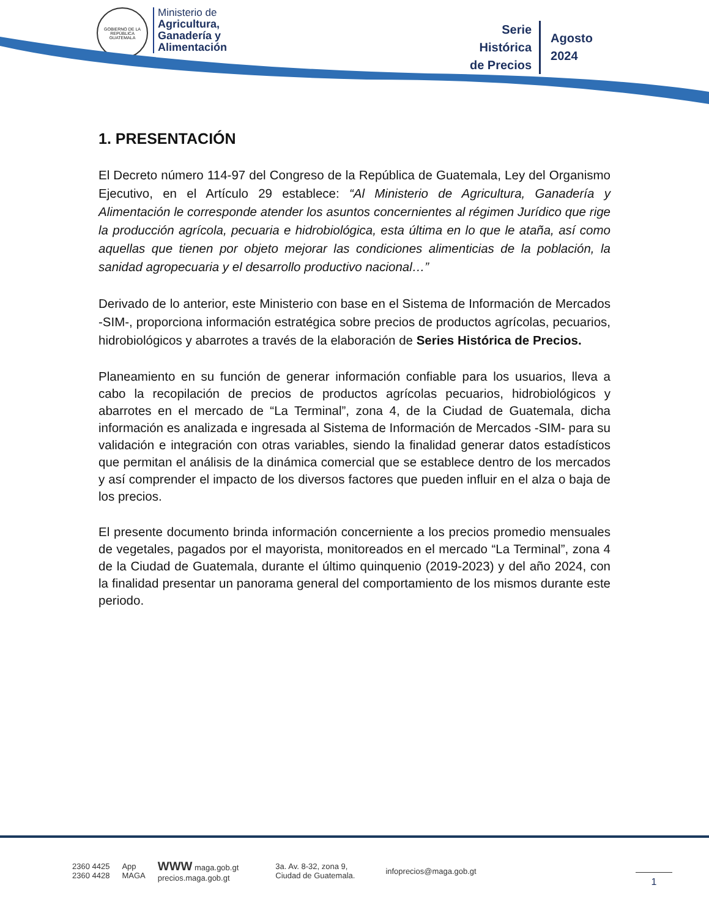GOBIERNO DE LA REPÚBLICA
GUATEMALA
Ministerio de
Agricultura,
Ganadería y
Alimentación
Serie
Histórica
de Precios
Agosto
2024
1. PRESENTACIÓN
El Decreto número 114-97 del Congreso de la República de Guatemala, Ley del Organismo Ejecutivo, en el Artículo 29 establece: “Al Ministerio de Agricultura, Ganadería y Alimentación le corresponde atender los asuntos concernientes al régimen Jurídico que rige la producción agrícola, pecuaria e hidrobiológica, esta última en lo que le ataña, así como aquellas que tienen por objeto mejorar las condiciones alimenticias de la población, la sanidad agropecuaria y el desarrollo productivo nacional…”
Derivado de lo anterior, este Ministerio con base en el Sistema de Información de Mercados -SIM-, proporciona información estratégica sobre precios de productos agrícolas, pecuarios, hidrobiológicos y abarrotes a través de la elaboración de Series Histórica de Precios.
Planeamiento en su función de generar información confiable para los usuarios, lleva a cabo la recopilación de precios de productos agrícolas pecuarios, hidrobiológicos y abarrotes en el mercado de “La Terminal”, zona 4, de la Ciudad de Guatemala, dicha información es analizada e ingresada al Sistema de Información de Mercados -SIM- para su validación e integración con otras variables, siendo la finalidad generar datos estadísticos que permitan el análisis de la dinámica comercial que se establece dentro de los mercados y así comprender el impacto de los diversos factores que pueden influir en el alza o baja de los precios.
El presente documento brinda información concerniente a los precios promedio mensuales de vegetales, pagados por el mayorista, monitoreados en el mercado “La Terminal”, zona 4 de la Ciudad de Guatemala, durante el último quinquenio (2019-2023) y del año 2024, con la finalidad presentar un panorama general del comportamiento de los mismos durante este periodo.
2360 4425
2360 4428
App
MAGA
WWW maga.gob.gt
precios.maga.gob.gt
3a. Av. 8-32, zona 9,
Ciudad de Guatemala.
infoprecios@maga.gob.gt
1